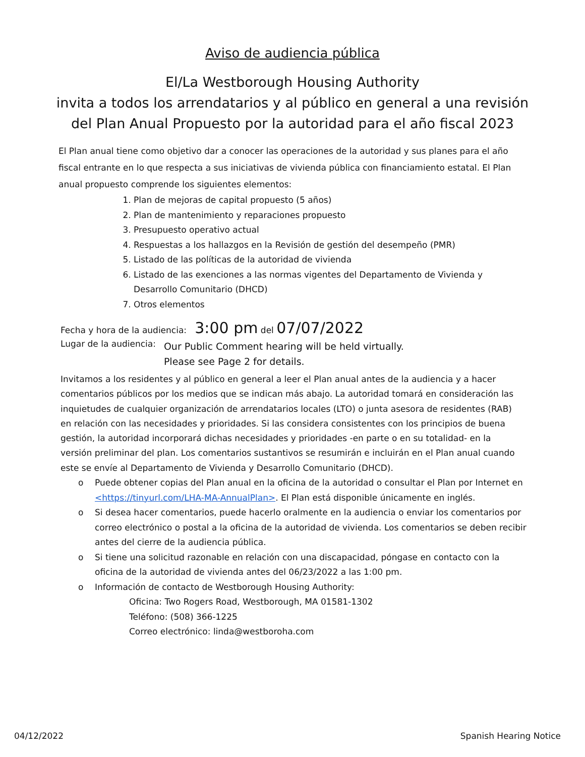Aviso de audiencia pública
El/La Westborough Housing Authority
invita a todos los arrendatarios y al público en general a una revisión
del Plan Anual Propuesto por la autoridad para el año fiscal 2023
El Plan anual tiene como objetivo dar a conocer las operaciones de la autoridad y sus planes para el año fiscal entrante en lo que respecta a sus iniciativas de vivienda pública con financiamiento estatal. El Plan anual propuesto comprende los siguientes elementos:
1. Plan de mejoras de capital propuesto (5 años)
2. Plan de mantenimiento y reparaciones propuesto
3. Presupuesto operativo actual
4. Respuestas a los hallazgos en la Revisión de gestión del desempeño (PMR)
5. Listado de las políticas de la autoridad de vivienda
6. Listado de las exenciones a las normas vigentes del Departamento de Vivienda y Desarrollo Comunitario (DHCD)
7. Otros elementos
Fecha y hora de la audiencia: 3:00 pm del 07/07/2022
Lugar de la audiencia:
Our Public Comment hearing will be held virtually.
Please see Page 2 for details.
Invitamos a los residentes y al público en general a leer el Plan anual antes de la audiencia y a hacer comentarios públicos por los medios que se indican más abajo. La autoridad tomará en consideración las inquietudes de cualquier organización de arrendatarios locales (LTO) o junta asesora de residentes (RAB) en relación con las necesidades y prioridades. Si las considera consistentes con los principios de buena gestión, la autoridad incorporará dichas necesidades y prioridades -en parte o en su totalidad- en la versión preliminar del plan. Los comentarios sustantivos se resumirán e incluirán en el Plan anual cuando este se envíe al Departamento de Vivienda y Desarrollo Comunitario (DHCD).
o Puede obtener copias del Plan anual en la oficina de la autoridad o consultar el Plan por Internet en <https://tinyurl.com/LHA-MA-AnnualPlan>. El Plan está disponible únicamente en inglés.
o Si desea hacer comentarios, puede hacerlo oralmente en la audiencia o enviar los comentarios por correo electrónico o postal a la oficina de la autoridad de vivienda. Los comentarios se deben recibir antes del cierre de la audiencia pública.
o Si tiene una solicitud razonable en relación con una discapacidad, póngase en contacto con la oficina de la autoridad de vivienda antes del 06/23/2022 a las 1:00 pm.
o Información de contacto de Westborough Housing Authority:
Oficina: Two Rogers Road, Westborough, MA 01581-1302
Teléfono: (508) 366-1225
Correo electrónico: linda@westboroha.com
04/12/2022 Spanish Hearing Notice